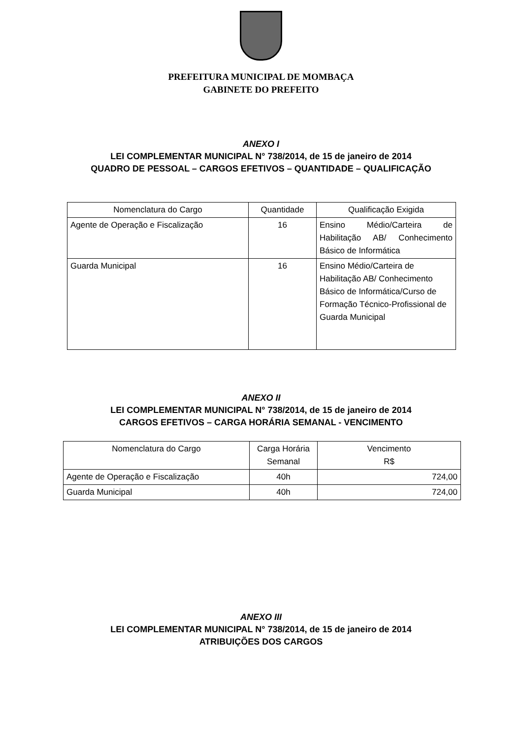PREFEITURA MUNICIPAL DE MOMBAÇA
GABINETE DO PREFEITO
ANEXO I
LEI COMPLEMENTAR MUNICIPAL N° 738/2014, de 15 de janeiro de 2014
QUADRO DE PESSOAL – CARGOS EFETIVOS – QUANTIDADE – QUALIFICAÇÃO
| Nomenclatura do Cargo | Quantidade | Qualificação Exigida |
| --- | --- | --- |
| Agente de Operação e Fiscalização | 16 | Ensino Médio/Carteira de Habilitação AB/ Conhecimento Básico de Informática |
| Guarda Municipal | 16 | Ensino Médio/Carteira de Habilitação AB/ Conhecimento Básico de Informática/Curso de Formação Técnico-Profissional de Guarda Municipal |
ANEXO II
LEI COMPLEMENTAR MUNICIPAL N° 738/2014, de 15 de janeiro de 2014
CARGOS EFETIVOS – CARGA HORÁRIA SEMANAL - VENCIMENTO
| Nomenclatura do Cargo | Carga Horária Semanal | Vencimento R$ |
| --- | --- | --- |
| Agente de Operação e Fiscalização | 40h | 724,00 |
| Guarda Municipal | 40h | 724,00 |
ANEXO III
LEI COMPLEMENTAR MUNICIPAL N° 738/2014, de 15 de janeiro de 2014
ATRIBUIÇÕES DOS CARGOS